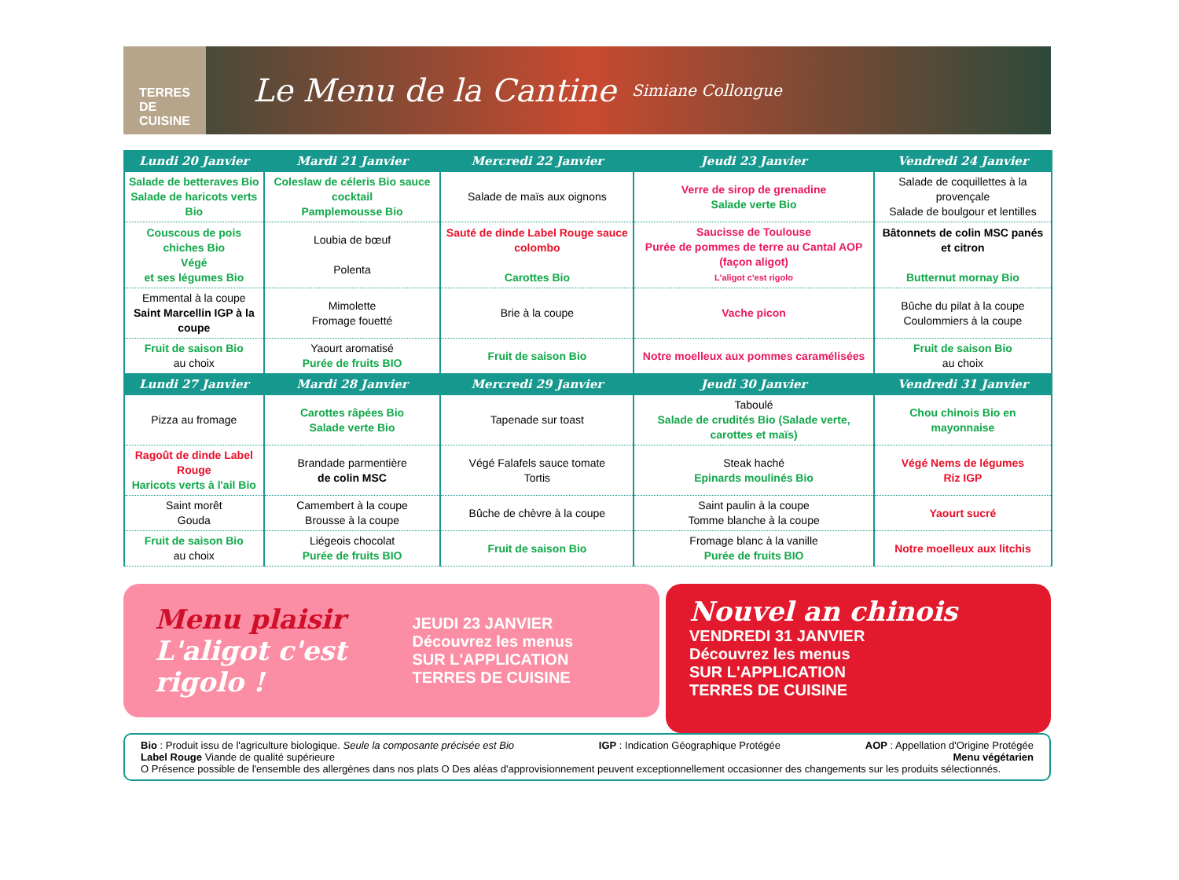TERRES DE CUISINE
Le Menu de la Cantine
Simiane Collongue
| Lundi 20 Janvier | Mardi 21 Janvier | Mercredi 22 Janvier | Jeudi 23 Janvier | Vendredi 24 Janvier |
| --- | --- | --- | --- | --- |
| Salade de betteraves Bio Salade de haricots verts Bio | Coleslaw de céleris Bio sauce cocktail Pamplemousse Bio | Salade de maïs aux oignons | Verre de sirop de grenadine Salade verte Bio | Salade de coquillettes à la provençale Salade de boulgour et lentilles |
| Couscous de pois chiches Bio Végé et ses légumes Bio | Loubia de bœuf Polenta | Sauté de dinde Label Rouge sauce colombo Carottes Bio | Saucisse de Toulouse Purée de pommes de terre au Cantal AOP (façon aligot) L'aligot c'est rigolo | Bâtonnets de colin MSC panés et citron Butternut mornay Bio |
| Emmental à la coupe Saint Marcellin IGP à la coupe | Mimolette Fromage fouetté | Brie à la coupe | Vache picon | Bûche du pilat à la coupe Coulommiers à la coupe |
| Fruit de saison Bio au choix | Yaourt aromatisé Purée de fruits BIO | Fruit de saison Bio | Notre moelleux aux pommes caramélisées | Fruit de saison Bio au choix |
| Lundi 27 Janvier | Mardi 28 Janvier | Mercredi 29 Janvier | Jeudi 30 Janvier | Vendredi 31 Janvier |
| Pizza au fromage | Carottes râpées Bio Salade verte Bio | Tapenade sur toast | Taboulé Salade de crudités Bio (Salade verte, carottes et maïs) | Chou chinois Bio en mayonnaise |
| Ragoût de dinde Label Rouge Haricots verts à l'ail Bio | Brandade parmentière de colin MSC | Végé Falafels sauce tomate Tortis | Steak haché Epinards moulinés Bio | Végé Nems de légumes Riz IGP |
| Saint morêt Gouda | Camembert à la coupe Brousse à la coupe | Bûche de chèvre à la coupe | Saint paulin à la coupe Tomme blanche à la coupe | Yaourt sucré |
| Fruit de saison Bio au choix | Liégeois chocolat Purée de fruits BIO | Fruit de saison Bio | Fromage blanc à la vanille Purée de fruits BIO | Notre moelleux aux litchis |
Menu plaisir
L'aligot c'est rigolo !
JEUDI 23 JANVIER
Découvrez les menus
SUR L'APPLICATION TERRES DE CUISINE
Nouvel an chinois
VENDREDI 31 JANVIER
Découvrez les menus
SUR L'APPLICATION
TERRES DE CUISINE
Bio : Produit issu de l'agriculture biologique. Seule la composante précisée est Bio IGP : Indication Géographique Protégée AOP : Appellation d'Origine Protégée Label Rouge Viande de qualité supérieure Menu végétarien
O Présence possible de l'ensemble des allergènes dans nos plats O Des aléas d'approvisionnement peuvent exceptionnellement occasionner des changements sur les produits sélectionnés.